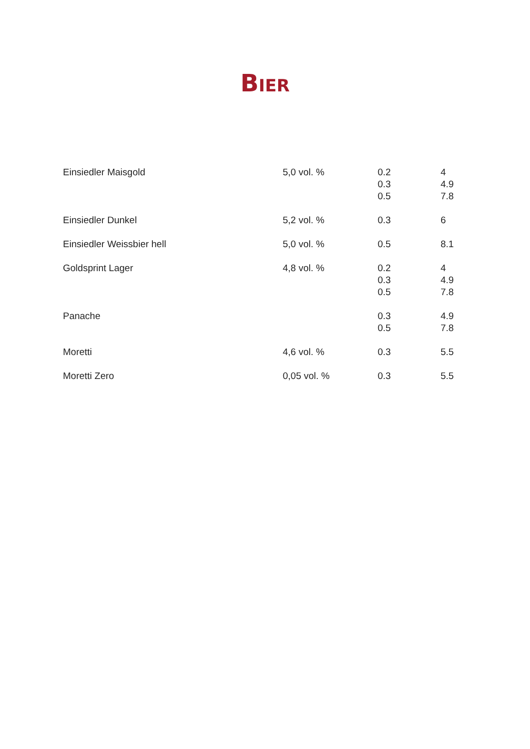BIER
| Einsiedler Maisgold | 5,0 vol. % | 0.2 0.3 0.5 | 4 4.9 7.8 |
| Einsiedler Dunkel | 5,2 vol. % | 0.3 | 6 |
| Einsiedler Weissbier hell | 5,0 vol. % | 0.5 | 8.1 |
| Goldsprint Lager | 4,8 vol. % | 0.2 0.3 0.5 | 4 4.9 7.8 |
| Panache | | 0.3 0.5 | 4.9 7.8 |
| Moretti | 4,6 vol. % | 0.3 | 5.5 |
| Moretti Zero | 0,05 vol. % | 0.3 | 5.5 |